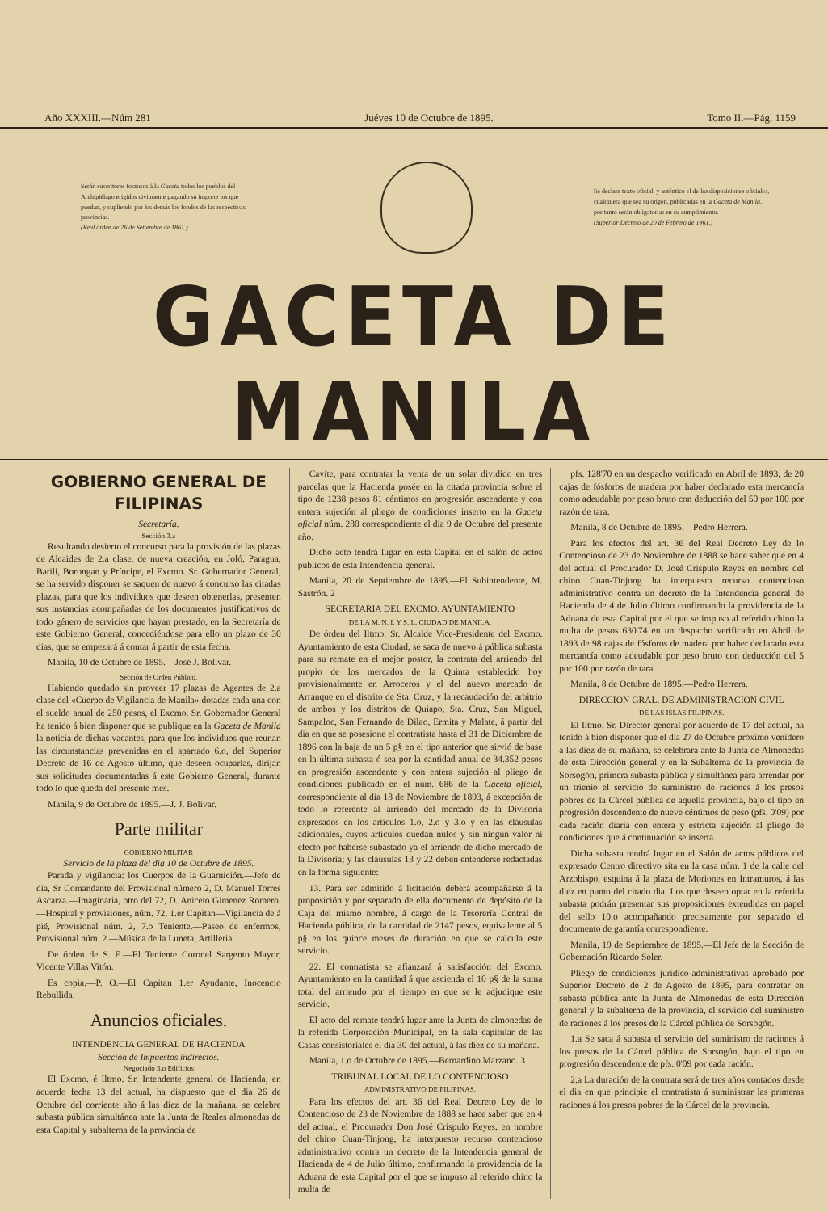Año XXXIII.—Núm 281 Juéves 10 de Octubre de 1895. Tomo II.—Pág. 1159
Serán suscritores forzosos á la Gaceta todos los pueblos del Archipiélago erigidos civilmente pagando su importe los que puedan, y supliendo por los demás los fondos de las respectivas provincias.
(Real órden de 26 de Setiembre de 1861.)
Se declara texto oficial, y auténtico el de las disposiciones oficiales, cualquiera que sea su origen, publicadas en la Gaceta de Manila, por tanto serán obligatorias en su cumplimiento.
(Superior Decreto de 20 de Febrero de 1861.)
GACETA DE MANILA
GOBIERNO GENERAL DE FILIPINAS
Secretaría.
Sección 3.a
Resultando desierto el concurso para la provisión de las plazas de Alcaides de 2.a clase, de nueva creación, en Joló, Paragua, Barili, Borongan y Príncipe, el Excmo. Sr. Gobernador General, se ha servido disponer se saquen de nuevo á concurso las citadas plazas, para que los individuos que deseen obtenerlas, presenten sus instancias acompañadas de los documentos justificativos de todo género de servicios que hayan prestado, en la Secretaría de este Gobierno General, concediéndose para ello un plazo de 30 dias, que se empezará á contar á partir de esta fecha.
Manila, 10 de Octubre de 1895.—José J. Bolivar.
Sección de Orden Público.
Habiendo quedado sin proveer 17 plazas de Agentes de 2.a clase del «Cuerpo de Vigilancia de Manila» dotadas cada una con el sueldo anual de 250 pesos, el Excmo. Sr. Gobernador General ha tenido á bien disponer que se publique en la Gaceta de Manila la noticia de dichas vacantes, para que los individuos que reunan las circunstancias prevenidas en el apartado 6.o, del Superior Decreto de 16 de Agosto último, que deseen ocuparlas, dirijan sus solicitudes documentadas á este Gobierno General, durante todo lo que queda del presente mes.
Manila, 9 de Octubre de 1895.—J. J. Bolivar.
Parte militar
GOBIERNO MILITAR
Servicio de la plaza del dia 10 de Octubre de 1895.
Parada y vigilancia: los Cuerpos de la Guarnición.—Jefe de dia, Sr Comandante del Provisional número 2, D. Manuel Torres Ascarza.—Imaginaria, otro del 72, D. Aniceto Gimenez Romero.—Hospital y provisiones, núm. 72, 1.er Capitan—Vigilancia de á pié, Provisional núm. 2, 7.o Teniente.—Paseo de enfermos, Provisional núm. 2.—Música de la Luneta, Artilleria.
De órden de S. E.—El Teniente Coronel Sargento Mayor, Vicente Villas Vitón.
Es copia.—P. O.—El Capitan 1.er Ayudante, Inocencio Rebullida.
Anuncios oficiales.
INTENDENCIA GENERAL DE HACIENDA
Sección de Impuestos indirectos.
Negociado 3.o Edificios
El Excmo. é Iltmo. Sr. Intendente general de Hacienda, en acuerdo fecha 13 del actual, ha dispuesto que el dia 26 de Octubre del corriente año á las diez de la mañana, se celebre subasta pública simultánea ante la Junta de Reales almonedas de esta Capital y subalterna de la provincia de
Cavite, para contratar la venta de un solar dividido en tres parcelas que la Hacienda posée en la citada provincia sobre el tipo de 1238 pesos 81 céntimos en progresión ascendente y con entera sujeción al pliego de condiciones inserto en la Gaceta oficial núm. 280 correspondiente el dia 9 de Octubre del presente año.
Dicho acto tendrá lugar en esta Capital en el salón de actos públicos de esta Intendencia general.
Manila, 20 de Septiembre de 1895.—El Subintendente, M. Sastrón. 2
SECRETARIA DEL EXCMO. AYUNTAMIENTO
DE LA M. N. I. Y S. L. CIUDAD DE MANILA.
De órden del Iltmo. Sr. Alcalde Vice-Presidente del Excmo. Ayuntamiento de esta Ciudad, se saca de nuevo á pública subasta para su remate en el mejor postor, la contrata del arriendo del propio de los mercados de la Quinta establecido hoy provisionalmente en Arroceros y el del nuevo mercado de Arranque en el distrito de Sta. Cruz, y la recaudación del arbitrio de ambos y los distritos de Quiapo, Sta. Cruz, San Miguel, Sampaloc, San Fernando de Dilao, Ermita y Malate, á partir del dia en que se posesione el contratista hasta el 31 de Diciembre de 1896 con la baja de un 5 p§ en el tipo anterior que sirvió de base en la última subasta ó sea por la cantidad anual de 34.352 pesos en progresión ascendente y con entera sujeción al pliego de condiciones publicado en el núm. 686 de la Gaceta oficial, correspondiente al dia 18 de Noviembre de 1893, á excepción de todo lo referente al arriendo del mercado de la Divisoria expresados en los artículos 1.o, 2.o y 3.o y en las cláusulas adicionales, cuyos artículos quedan nulos y sin ningún valor ni efecto por haberse subastado ya el arriendo de dicho mercado de la Divisoria; y las cláusulas 13 y 22 deben entenderse redactadas en la forma siguiente:
13. Para ser admitido á licitación deberá acompañarse á la proposición y por separado de ella documento de depósito de la Caja del mismo nombre, á cargo de la Tesorería Central de Hacienda pública, de la cantidad de 2147 pesos, equivalente al 5 p§ en los quince meses de duración en que se calcula este servicio.
22. El contratista se afianzará á satisfacción del Excmo. Ayuntamiento en la cantidad á que ascienda el 10 p§ de la suma total del arriendo por el tiempo en que se le adjudique este servicio.
El acto del remate tendrá lugar ante la Junta de almonedas de la referida Corporación Municipal, en la sala capitular de las Casas consistoriales el dia 30 del actual, á las diez de su mañana.
Manila, 1.o de Octubre de 1895.—Bernardino Marzano. 3
TRIBUNAL LOCAL DE LO CONTENCIOSO
ADMINISTRATIVO DE FILIPINAS.
Para los efectos del art. 36 del Real Decreto Ley de lo Contencioso de 23 de Noviembre de 1888 se hace saber que en 4 del actual, el Procurador Don José Críspulo Reyes, en nombre del chino Cuan-Tinjong, ha interpuesto recurso contencioso administrativo contra un decreto de la Intendencia general de Hacienda de 4 de Julio último, confirmando la providencia de la Aduana de esta Capital por el que se impuso al referido chino la multa de
pfs. 128'70 en un despacho verificado en Abril de 1893, de 20 cajas de fósforos de madera por haber declarado esta mercancía como adeudable por peso bruto con deducción del 50 por 100 por razón de tara.
Manila, 8 de Octubre de 1895.—Pedro Herrera.
Para los efectos del art. 36 del Real Decreto Ley de lo Contencioso de 23 de Noviembre de 1888 se hace saber que en 4 del actual el Procurador D. José Crispulo Reyes en nombre del chino Cuan-Tinjong ha interpuesto recurso contencioso administrativo contra un decreto de la Intendencia general de Hacienda de 4 de Julio último confirmando la providencia de la Aduana de esta Capital por el que se impuso al referido chino la multa de pesos 630'74 en un despacho verificado en Abril de 1893 de 98 cajas de fósforos de madera por haber declarado esta mercancía como adeudable por peso bruto con deducción del 5 por 100 por razón de tara.
Manila, 8 de Octubre de 1895.—Pedro Herrera.
DIRECCION GRAL. DE ADMINISTRACION CIVIL
DE LAS ISLAS FILIPINAS.
El Iltmo. Sr. Director general por acuerdo de 17 del actual, ha tenido á bien disponer que el dia 27 de Octubre próximo venidero á las diez de su mañana, se celebrará ante la Junta de Almonedas de esta Dirección general y en la Subalterna de la provincia de Sorsogón, primera subasta pública y simultánea para arrendar por un trienio el servicio de suministro de raciones á los presos pobres de la Cárcel pública de aquella provincia, bajo el tipo en progresión descendente de nueve céntimos de peso (pfs. 0'09) por cada ración diaria con entera y estricta sujeción al pliego de condiciones que á continuación se inserta.
Dicha subasta tendrá lugar en el Salón de actos públicos del expresado Centro directivo sita en la casa núm. 1 de la calle del Arzobispo, esquina á la plaza de Moriones en Intramuros, á las diez en punto del citado dia. Los que deseen optar en la referida subasta podrán presentar sus proposiciones extendidas en papel del sello 10.o acompañando precisamente por separado el documento de garantía correspondiente.
Manila, 19 de Septiembre de 1895.—El Jefe de la Sección de Gobernación Ricardo Soler.
Pliego de condiciones jurídico-administrativas aprobado por Superior Decreto de 2 de Agosto de 1895, para contratar en subasta pública ante la Junta de Almonedas de esta Dirección general y la subalterna de la provincia, el servicio del suministro de raciones á los presos de la Cárcel pública de Sorsogón.
1.a Se saca á subasta el servicio del suministro de raciones á los presos de la Cárcel pública de Sorsogón, bajo el tipo en progresión descendente de pfs. 0'09 por cada ración.
2.a La duración de la contrata será de tres años contados desde el dia en que principie el contratista á suministrar las primeras raciones á los presos pobres de la Cárcel de la provincia.